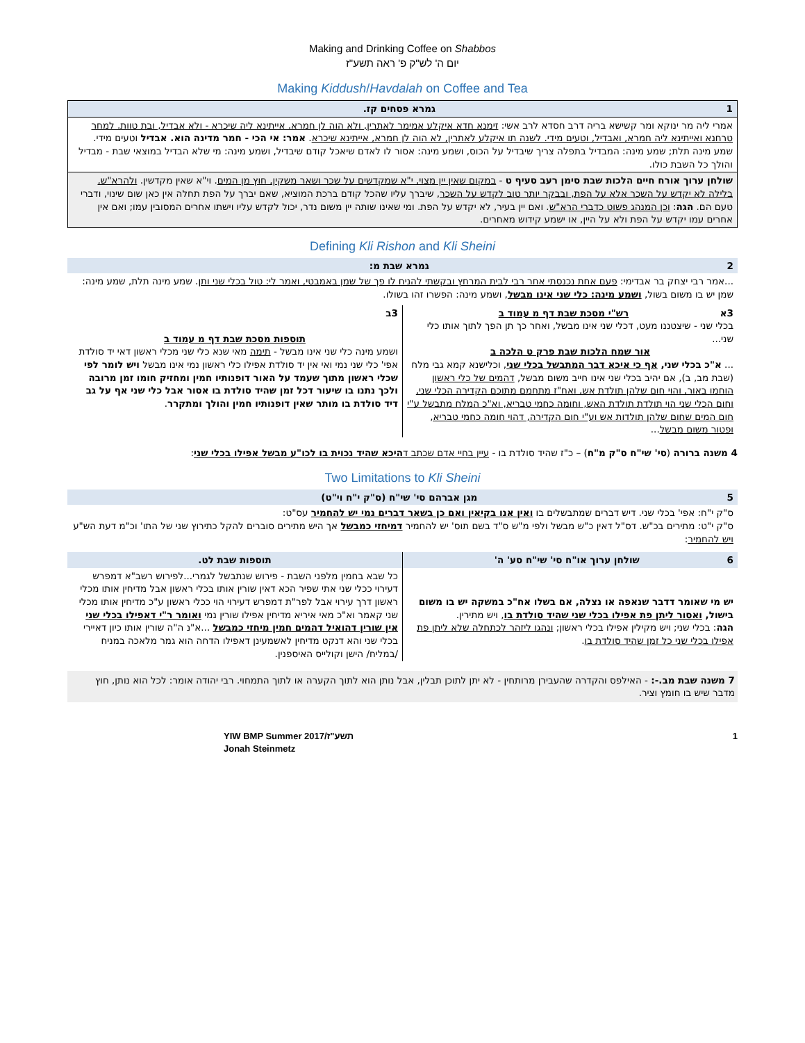Making and Drinking Coffee on Shabbos
יום ה' לש"ק פ' ראה תשע"ז
Making Kiddush/Havdalah on Coffee and Tea
| 1 גמרא פסחים קז. |
| --- |
| אמרי ליה מר ינוקא ומר קשישא בריה דרב חסדא לרב אשי: זימנא חדא איקלע אמימר לאתרין, ולא הוה לן חמרא. אייתינא ליה שיכרא - ולא אבדיל, ובת טוות. למחר טרחנא ואייתינא ליה חמרא, ואבדיל, וטעים מידי. לשנה תו איקלע לאתרין, לא הוה לן חמרא, אייתינא שיכרא . אמר: אי הכי - חמר מדינה הוא. אבדיל וטעים מידי. שמע מינה תלת; שמע מינה: המבדיל בתפלה צריך שיבדיל על הכוס, ושמע מינה: אסור לו לאדם שיאכל קודם שיבדיל, ושמע מינה: מי שלא הבדיל במוצאי שבת - מבדיל והולך כל השבת כולו. |
| שולחן ערוך אורח חיים הלכות שבת סימן רעב סעיף ט - במקום שאין יין מצוי, י"א שמקדשים על שכר ושאר משקין, חוץ מן המים . וי"א שאין מקדשין. ולהרא"ש, בלילה לא יקדש על השכר אלא על הפת, ובבקר יותר טוב לקדש על השכר , שיברך עליו שהכל קודם ברכת המוציא, שאם יברך על הפת תחלה אין כאן שום שינוי, ודברי טעם הם. הגה : וכן המנהג פשוט כדברי הרא"ש . ואם יין בעיר, לא יקדש על הפת. ומי שאינו שותה יין משום נדר, יכול לקדש עליו וישתו אחרים המסובין עמו; ואם אין אחרים עמו יקדש על הפת ולא על היין, או ישמע קידוש מאחרים. |
Defining Kli Rishon and Kli Sheini
| 2 גמרא שבת מ: |
| --- |
| ...אמר רבי יצחק בר אבדימי: פעם אחת נכנסתי אחר רבי לבית המרחץ ובקשתי להניח לו פך של שמן באמבטי, ואמר לי: טול בכלי שני ותן . שמע מינה תלת, שמע מינה: שמן יש בו משום בשול, ושמע מינה: כלי שני אינו מבשל , ושמע מינה: הפשרו זהו בשולו. |
| 3א רש"י מסכת שבת דף מ עמוד ב בכלי שני - שיצטננו מעט, דכלי שני אינו מבשל, ואחר כך תן הפך לתוך אותו כלי שני... אור שמח הלכות שבת פרק ט הלכה ב ... א"כ בכלי שני, אף כי איכא דבר המתבשל בכלי שני , וכלישנא קמא גבי מלח (שבת מב, ב), אם יהיב בכלי שני אינו חייב משום מבשל, דהמים של כלי ראשון הוחמו באור, והוי חום שלהן תולדת אש, ואח"ז מתחמם מתוכם הקדירה הכלי שני, וחום הכלי שני הוי תולדת תולדת האש, וחומה כחמי טבריא, וא"כ המלח מתבשל ע"י חום המים שחום שלהן תולדות אש וע"י חום הקדירה, דהוי חומה כחמי טבריא, ופטור משום מבשל ... | 3ב תוספות מסכת שבת דף מ עמוד ב ושמע מינה כלי שני אינו מבשל - תימה מאי שנא כלי שני מכלי ראשון דאי יד סולדת אפי' כלי שני נמי ואי אין יד סולדת אפילו כלי ראשון נמי אינו מבשל ויש לומר לפי שכלי ראשון מתוך שעמד על האור דופנותיו חמין ומחזיק חומו זמן מרובה ולכך נתנו בו שיעור דכל זמן שהיד סולדת בו אסור אבל כלי שני אף על גב דיד סולדת בו מותר שאין דופנותיו חמין והולך ומתקרר . |
4 משנה ברורה (סי' שי"ח ס"ק מ"ח) – כ"ז שהיד סולדת בו - עיין בחיי אדם שכתב דהיכא שהיד נכוית בו לכו"ע מבשל אפילו בכלי שני:
Two Limitations to Kli Sheini
| 5 מגן אברהם סי' שי"ח (ס"ק י"ח וי"ט) |
| --- |
| ס"ק י"ח: אפי' בכלי שני. דיש דברים שמתבשלים בו ואין אנו בקיאין ואם כן בשאר דברים נמי יש להחמיר עס"ט: ס"ק י"ט: מתירים בכ"ש. דס"ל דאין כ"ש מבשל ולפי מ"ש ס"ד בשם תוס' יש להחמיר דמיחזי כמבשל אך היש מתירים סוברים להקל כתירוץ שני של התו' וכ"מ דעת הש"ע ויש להחמיר : |
| 6 שולחן ערוך או"ח סי' שי"ח סע' ה' | תוספות שבת לט. |
| --- | --- |
| יש מי שאומר דדבר שנאפה או נצלה, אם בשלו אח"כ במשקה יש בו משום בישול, ואסור ליתן פת אפילו בכלי שני שהיד סולדת בו , ויש מתירין. הגה : בכלי שני; ויש מקילין אפילו בכלי ראשון; ונהגו ליזהר לכתחלה שלא ליתן פת אפילו בכלי שני כל זמן שהיד סולדת בו . | כל שבא בחמין מלפני השבת - פירוש שנתבשל לגמרי...לפירוש רשב"א דמפרש דעירוי ככלי שני אתי שפיר הכא דאין שורין אותו בכלי ראשון אבל מדיחין אותו מכלי ראשון דרך עירוי אבל לפר"ת דמפרש דעירוי הוי ככלי ראשון ע"כ מדיחין אותו מכלי שני קאמר וא"כ מאי איריא מדיחין אפילו שורין נמי ואומר ר"י דאפילו בכלי שני אין שורין דהואיל דהמים חמין מיחזי כמבשל ...א"נ ה"ה שורין אותו כיון דאיירי בכלי שני והא דנקט מדיחין לאשמעינן דאפילו הדחה הוא גמר מלאכה במניח /במליח/ הישן וקולייס האיספנין. |
7 משנה שבת מב.-: - האילפס והקדרה שהעבירן מרותחין - לא יתן לתוכן תבלין, אבל נותן הוא לתוך הקערה או לתוך התמחוי. רבי יהודה אומר: לכל הוא נותן, חוץ מדבר שיש בו חומץ וציר.
YIW BMP Summer 2017/תשע"ז
Jonah Steinmetz 1